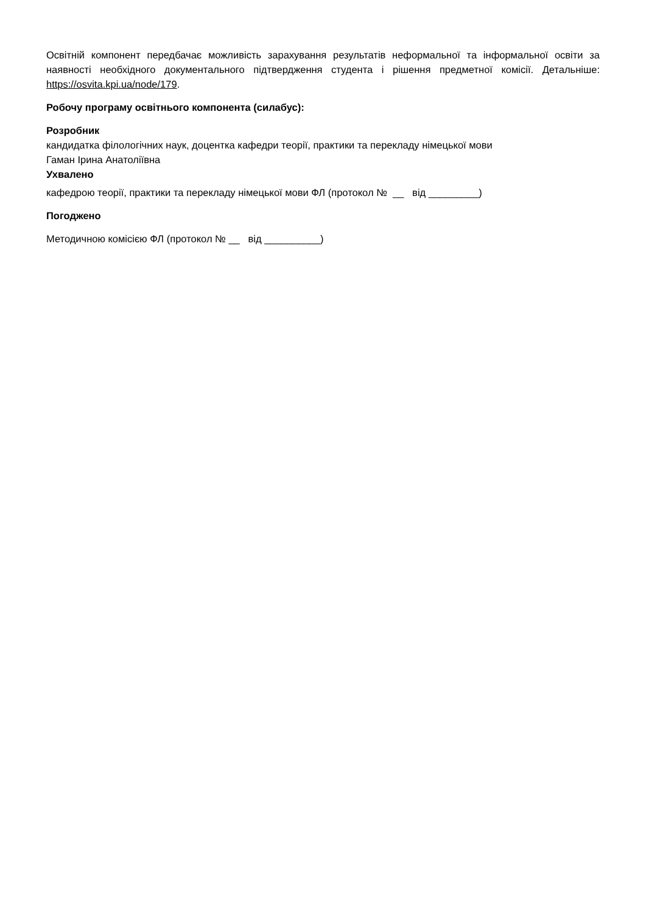Освітній компонент передбачає можливість зарахування результатів неформальної та інформальної освіти за наявності необхідного документального підтвердження студента і рішення предметної комісії. Детальніше: https://osvita.kpi.ua/node/179.
Робочу програму освітнього компонента (силабус):
Розробник
кандидатка філологічних наук, доцентка кафедри теорії, практики та перекладу німецької мови
Гаман Ірина Анатоліївна
Ухвалено
кафедрою теорії, практики та перекладу німецької мови ФЛ (протокол № __ від _________)
Погоджено
Методичною комісією ФЛ (протокол № __ від __________)